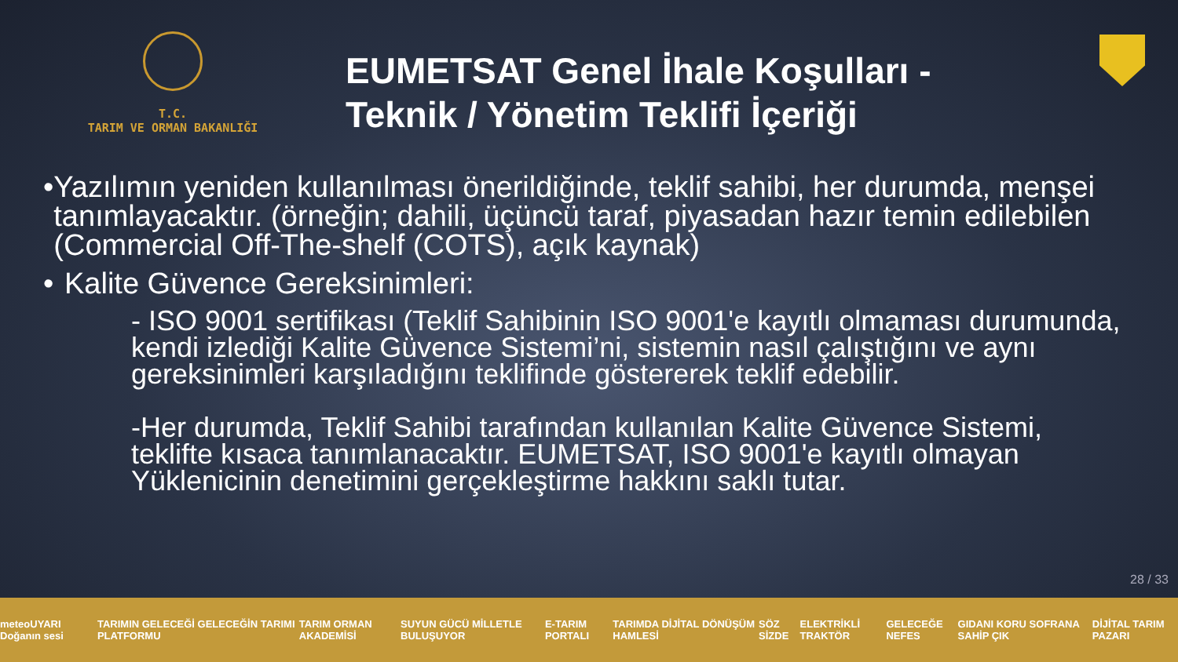T.C.
TARIM VE ORMAN BAKANLIĞI
EUMETSAT Genel İhale Koşulları -
Teknik / Yönetim Teklifi İçeriği
• Yazılımın yeniden kullanılması önerildiğinde, teklif sahibi, her durumda, menşei tanımlayacaktır. (örneğin; dahili, üçüncü taraf, piyasadan hazır temin edilebilen (Commercial Off-The-shelf (COTS), açık kaynak)
• Kalite Güvence Gereksinimleri:
- ISO 9001 sertifikası (Teklif Sahibinin ISO 9001'e kayıtlı olmaması durumunda, kendi izlediği Kalite Güvence Sistemi’ni, sistemin nasıl çalıştığını ve aynı gereksinimleri karşıladığını teklifinde göstererek teklif edebilir.
-Her durumda, Teklif Sahibi tarafından kullanılan Kalite Güvence Sistemi, teklifte kısaca tanımlanacaktır. EUMETSAT, ISO 9001'e kayıtlı olmayan Yüklenicinin denetimini gerçekleştirme hakkını saklı tutar.
28 / 33
meteoUYARI Doğanın sesi TARIMIN GELECEĞİ GELECEĞİN TARIMI PLATFORMU TARIM ORMAN AKADEMİSİ SUYUN GÜCÜ MİLLETLE BULUŞUYOR E-TARIM PORTALI TARIMDA DİJİTAL DÖNÜŞÜM HAMLESİ SÖZ SİZDE ELEKTRİKLİ TRAKTÖR GELECEĞE NEFES GIDANI KORU SOFRANA SAHİP ÇIK DİJİTAL TARIM PAZARI